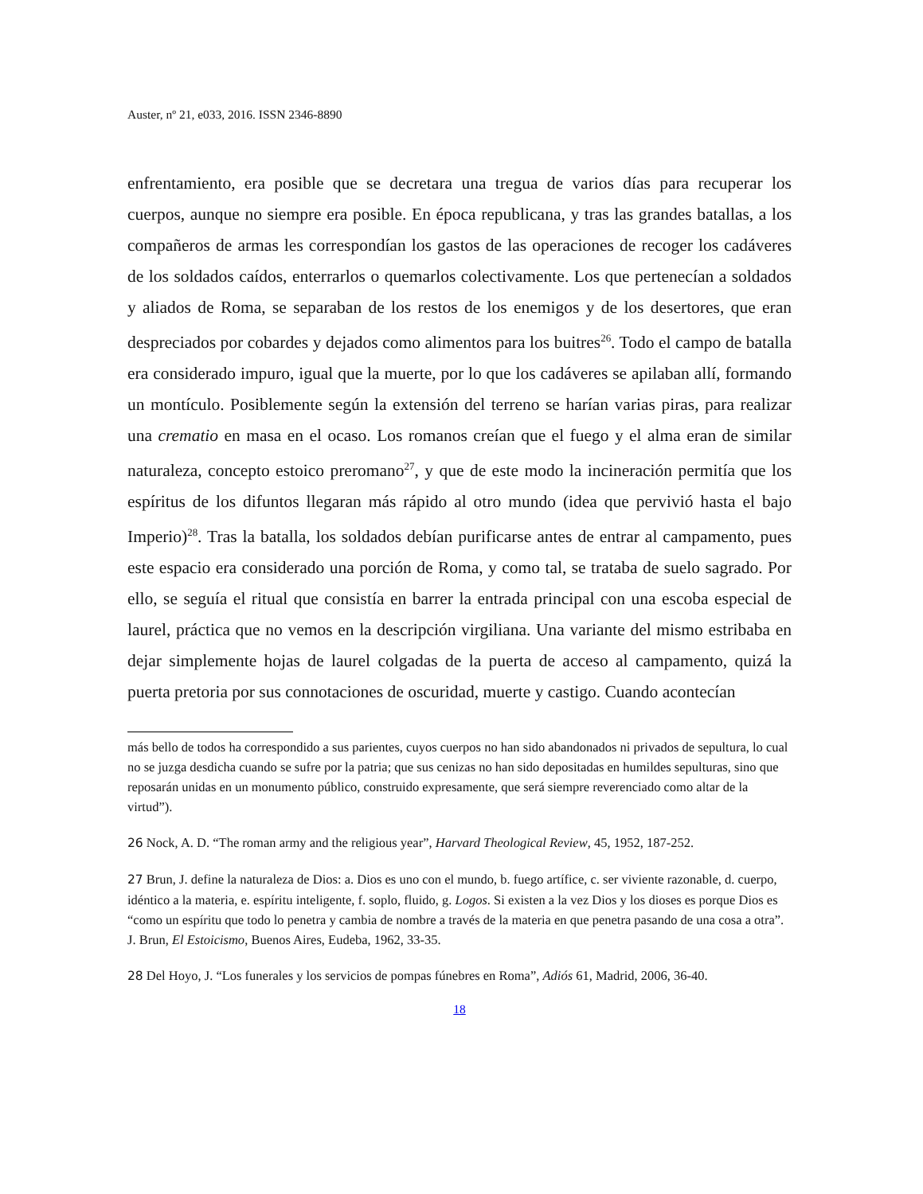Auster, nº 21, e033, 2016. ISSN 2346-8890
enfrentamiento, era posible que se decretara una tregua de varios días para recuperar los cuerpos, aunque no siempre era posible. En época republicana, y tras las grandes batallas, a los compañeros de armas les correspondían los gastos de las operaciones de recoger los cadáveres de los soldados caídos, enterrarlos o quemarlos colectivamente. Los que pertenecían a soldados y aliados de Roma, se separaban de los restos de los enemigos y de los desertores, que eran despreciados por cobardes y dejados como alimentos para los buitres<sup>26</sup>. Todo el campo de batalla era considerado impuro, igual que la muerte, por lo que los cadáveres se apilaban allí, formando un montículo. Posiblemente según la extensión del terreno se harían varias piras, para realizar una crematio en masa en el ocaso. Los romanos creían que el fuego y el alma eran de similar naturaleza, concepto estoico preromano<sup>27</sup>, y que de este modo la incineración permitía que los espíritus de los difuntos llegaran más rápido al otro mundo (idea que pervivió hasta el bajo Imperio)<sup>28</sup>. Tras la batalla, los soldados debían purificarse antes de entrar al campamento, pues este espacio era considerado una porción de Roma, y como tal, se trataba de suelo sagrado. Por ello, se seguía el ritual que consistía en barrer la entrada principal con una escoba especial de laurel, práctica que no vemos en la descripción virgiliana. Una variante del mismo estribaba en dejar simplemente hojas de laurel colgadas de la puerta de acceso al campamento, quizá la puerta pretoria por sus connotaciones de oscuridad, muerte y castigo. Cuando acontecían
más bello de todos ha correspondido a sus parientes, cuyos cuerpos no han sido abandonados ni privados de sepultura, lo cual no se juzga desdicha cuando se sufre por la patria; que sus cenizas no han sido depositadas en humildes sepulturas, sino que reposarán unidas en un monumento público, construido expresamente, que será siempre reverenciado como altar de la virtud”).
26 Nock, A. D. “The roman army and the religious year”, Harvard Theological Review, 45, 1952, 187-252.
27 Brun, J. define la naturaleza de Dios: a. Dios es uno con el mundo, b. fuego artífice, c. ser viviente razonable, d. cuerpo, idéntico a la materia, e. espíritu inteligente, f. soplo, fluido, g. Logos. Si existen a la vez Dios y los dioses es porque Dios es “como un espíritu que todo lo penetra y cambia de nombre a través de la materia en que penetra pasando de una cosa a otra”. J. Brun, El Estoicismo, Buenos Aires, Eudeba, 1962, 33-35.
28 Del Hoyo, J. “Los funerales y los servicios de pompas fúnebres en Roma”, Adiós 61, Madrid, 2006, 36-40.
18